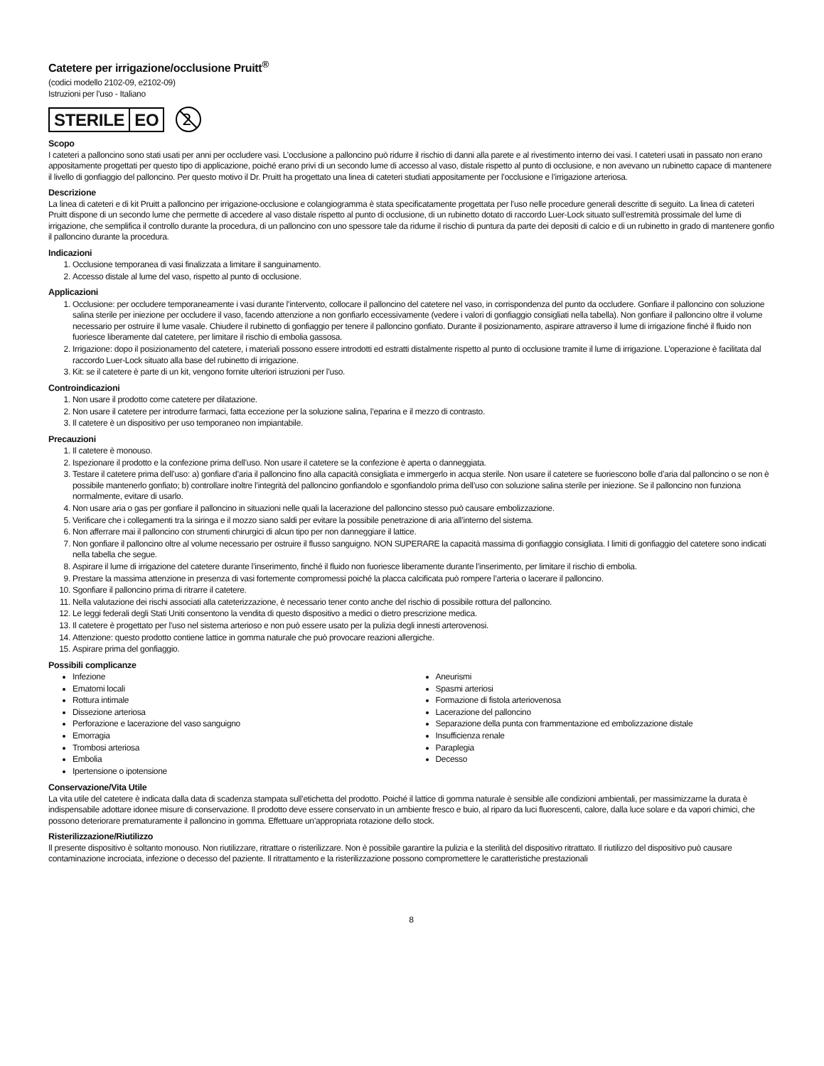Catetere per irrigazione/occlusione Pruitt<sup>®</sup>
(codici modello 2102-09, e2102-09)
Istruzioni per l’uso - Italiano
STERILE EO
2
Scopo
I cateteri a palloncino sono stati usati per anni per occludere vasi. L’occlusione a palloncino può ridurre il rischio di danni alla parete e al rivestimento interno dei vasi. I cateteri usati in passato non erano appositamente progettati per questo tipo di applicazione, poiché erano privi di un secondo lume di accesso al vaso, distale rispetto al punto di occlusione, e non avevano un rubinetto capace di mantenere il livello di gonfiaggio del palloncino. Per questo motivo il Dr. Pruitt ha progettato una linea di cateteri studiati appositamente per l’occlusione e l’irrigazione arteriosa.
Descrizione
La linea di cateteri e di kit Pruitt a palloncino per irrigazione-occlusione e colangiogramma è stata specificatamente progettata per l’uso nelle procedure generali descritte di seguito. La linea di cateteri Pruitt dispone di un secondo lume che permette di accedere al vaso distale rispetto al punto di occlusione, di un rubinetto dotato di raccordo Luer-Lock situato sull’estremità prossimale del lume di irrigazione, che semplifica il controllo durante la procedura, di un palloncino con uno spessore tale da ridurne il rischio di puntura da parte dei depositi di calcio e di un rubinetto in grado di mantenere gonfio il palloncino durante la procedura.
Indicazioni
1. Occlusione temporanea di vasi finalizzata a limitare il sanguinamento.
2. Accesso distale al lume del vaso, rispetto al punto di occlusione.
Applicazioni
1. Occlusione: per occludere temporaneamente i vasi durante l’intervento, collocare il palloncino del catetere nel vaso, in corrispondenza del punto da occludere. Gonfiare il palloncino con soluzione salina sterile per iniezione per occludere il vaso, facendo attenzione a non gonfiarlo eccessivamente (vedere i valori di gonfiaggio consigliati nella tabella). Non gonfiare il palloncino oltre il volume necessario per ostruire il lume vasale. Chiudere il rubinetto di gonfiaggio per tenere il palloncino gonfiato. Durante il posizionamento, aspirare attraverso il lume di irrigazione finché il fluido non fuoriesce liberamente dal catetere, per limitare il rischio di embolia gassosa.
2. Irrigazione: dopo il posizionamento del catetere, i materiali possono essere introdotti ed estratti distalmente rispetto al punto di occlusione tramite il lume di irrigazione. L’operazione è facilitata dal raccordo Luer-Lock situato alla base del rubinetto di irrigazione.
3. Kit: se il catetere è parte di un kit, vengono fornite ulteriori istruzioni per l’uso.
Controindicazioni
1. Non usare il prodotto come catetere per dilatazione.
2. Non usare il catetere per introdurre farmaci, fatta eccezione per la soluzione salina, l’eparina e il mezzo di contrasto.
3. Il catetere è un dispositivo per uso temporaneo non impiantabile.
Precauzioni
1. Il catetere è monouso.
2. Ispezionare il prodotto e la confezione prima dell’uso. Non usare il catetere se la confezione è aperta o danneggiata.
3. Testare il catetere prima dell’uso: a) gonfiare d’aria il palloncino fino alla capacità consigliata e immergerlo in acqua sterile. Non usare il catetere se fuoriescono bolle d’aria dal palloncino o se non è possibile mantenerlo gonfiato; b) controllare inoltre l’integrità del palloncino gonfiandolo e sgonfiandolo prima dell’uso con soluzione salina sterile per iniezione. Se il palloncino non funziona normalmente, evitare di usarlo.
4. Non usare aria o gas per gonfiare il palloncino in situazioni nelle quali la lacerazione del palloncino stesso può causare embolizzazione.
5. Verificare che i collegamenti tra la siringa e il mozzo siano saldi per evitare la possibile penetrazione di aria all’interno del sistema.
6. Non afferrare mai il palloncino con strumenti chirurgici di alcun tipo per non danneggiare il lattice.
7. Non gonfiare il palloncino oltre al volume necessario per ostruire il flusso sanguigno. NON SUPERARE la capacità massima di gonfiaggio consigliata. I limiti di gonfiaggio del catetere sono indicati nella tabella che segue.
8. Aspirare il lume di irrigazione del catetere durante l’inserimento, finché il fluido non fuoriesce liberamente durante l’inserimento, per limitare il rischio di embolia.
9. Prestare la massima attenzione in presenza di vasi fortemente compromessi poiché la placca calcificata può rompere l’arteria o lacerare il palloncino.
10. Sgonfiare il palloncino prima di ritrarre il catetere.
11. Nella valutazione dei rischi associati alla cateterizzazione, è necessario tener conto anche del rischio di possibile rottura del palloncino.
12. Le leggi federali degli Stati Uniti consentono la vendita di questo dispositivo a medici o dietro prescrizione medica.
13. Il catetere è progettato per l’uso nel sistema arterioso e non può essere usato per la pulizia degli innesti arterovenosi.
14. Attenzione: questo prodotto contiene lattice in gomma naturale che può provocare reazioni allergiche.
15. Aspirare prima del gonfiaggio.
Possibili complicanze
Infezione
Ematomi locali
Rottura intimale
Dissezione arteriosa
Perforazione e lacerazione del vaso sanguigno
Emorragia
Trombosi arteriosa
Embolia
Ipertensione o ipotensione
Aneurismi
Spasmi arteriosi
Formazione di fistola arteriovenosa
Lacerazione del palloncino
Separazione della punta con frammentazione ed embolizzazione distale
Insufficienza renale
Paraplegia
Decesso
Conservazione/Vita Utile
La vita utile del catetere è indicata dalla data di scadenza stampata sull’etichetta del prodotto. Poiché il lattice di gomma naturale è sensible alle condizioni ambientali, per massimizzarne la durata è indispensabile adottare idonee misure di conservazione. Il prodotto deve essere conservato in un ambiente fresco e buio, al riparo da luci fluorescenti, calore, dalla luce solare e da vapori chimici, che possono deteriorare prematuramente il palloncino in gomma. Effettuare un’appropriata rotazione dello stock.
Risterilizzazione/Riutilizzo
Il presente dispositivo è soltanto monouso. Non riutilizzare, ritrattare o risterilizzare. Non è possibile garantire la pulizia e la sterilità del dispositivo ritrattato. Il riutilizzo del dispositivo può causare contaminazione incrociata, infezione o decesso del paziente. Il ritrattamento e la risterilizzazione possono compromettere le caratteristiche prestazionali
8